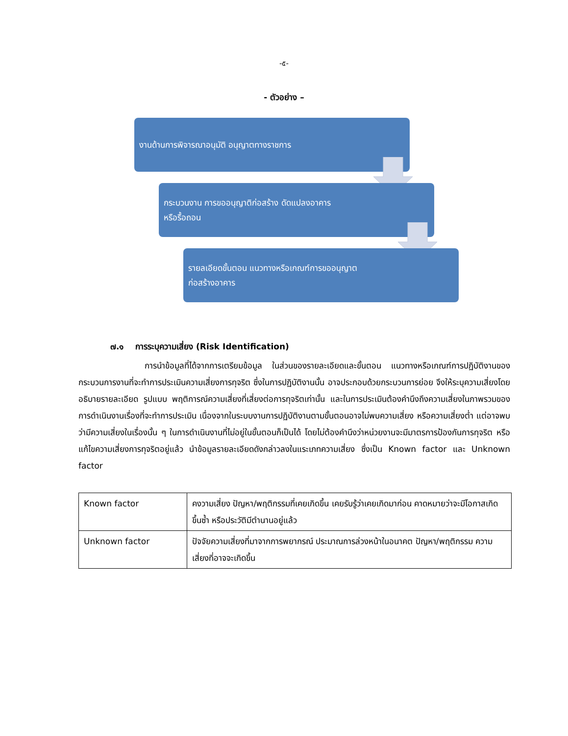-๕-
- ตัวอย่าง –
งานด้านการพิจารณาอนุมัติ อนุญาตทางราชการ
กระบวนงาน การขออนุญาติก่อสร้าง ดัดแปลงอาคาร
หรือรื้อถอน
รายลเอียดขั้นตอน แนวทางหรือเกณฑ์การขออนุญาต
ก่อสร้างอาคาร
๗.๑ การระบุความเสี่ยง (Risk Identification)
การนำข้อมูลที่ได้จากการเตรียมข้อมูล ในส่วนของรายละเอียดและขั้นตอน แนวทางหรือเกณฑ์การปฏิบัติงานของกระบวนการงานที่จะทำการประเมินความเสี่ยงการทุจริต ซึ่งในการปฏิบัติงานนั้น อาจประกอบด้วยกระบวนการย่อย จึงให้ระบุความเสี่ยงโดยอธิบายรายละเอียด รูปแบบ พฤติการณ์ความเสี่ยงที่เสี่ยงต่อการทุจริตเท่านั้น และในการประเมินต้องคำนึงถึงความเสี่ยงในภาพรวมของการดำเนินงานเรื่องที่จะทำการประเมิน เนื่องจากในระบบงานการปฏิบัติงานตามขั้นตอนอาจไม่พบความเสี่ยง หรือความเสี่ยงต่ำ แต่อาจพบว่ามีความเสี่ยงในเรื่องนั้น ๆ ในการดำเนินงานที่ไม่อยู่ในขั้นตอนก็เป็นได้ โดยไม่ต้องคำนึงว่าหน่วยงานจะมีมาตรการป้องกันการทุจริต หรือแก้ไขความเสี่ยงการทุจริตอยู่แล้ว นำข้อมูลรายละเอียดดังกล่าวลงในแระเภทความเสี่ยง ซึ่งเป็น Known factor และ Unknown factor
| Known factor | คงวามเสี่ยง ปัญหา/พฤติกรรมที่เคยเกิดขึ้น เคยรับรู้ว่าเคยเกิดมาก่อน คาดหมายว่าจะมีโอกาสเกิดขึ้นซ้ำ หรือประวัติมีตำนานอยู่แล้ว |
| Unknown factor | ปัจจัยความเสี่ยงที่มาจากการพยากรณ์ ประมาณการล่วงหน้าในอนาคต ปัญหา/พฤติกรรม ความเสี่ยงที่อาจจะเกิดขึ้น |